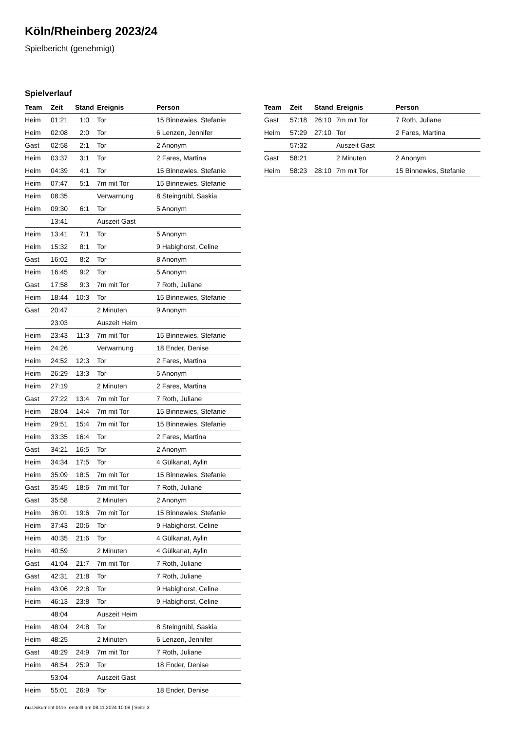Köln/Rheinberg 2023/24
Spielbericht (genehmigt)
Spielverlauf
| Team | Zeit | Stand | Ereignis | Person |
| --- | --- | --- | --- | --- |
| Heim | 01:21 | 1:0 | Tor | 15 Binnewies, Stefanie |
| Heim | 02:08 | 2:0 | Tor | 6 Lenzen, Jennifer |
| Gast | 02:58 | 2:1 | Tor | 2 Anonym |
| Heim | 03:37 | 3:1 | Tor | 2 Fares, Martina |
| Heim | 04:39 | 4:1 | Tor | 15 Binnewies, Stefanie |
| Heim | 07:47 | 5:1 | 7m mit Tor | 15 Binnewies, Stefanie |
| Heim | 08:35 | | Verwarnung | 8 Steingrübl, Saskia |
| Heim | 09:30 | 6:1 | Tor | 5 Anonym |
| | 13:41 | | Auszeit Gast | |
| Heim | 13:41 | 7:1 | Tor | 5 Anonym |
| Heim | 15:32 | 8:1 | Tor | 9 Habighorst, Celine |
| Gast | 16:02 | 8:2 | Tor | 8 Anonym |
| Heim | 16:45 | 9:2 | Tor | 5 Anonym |
| Gast | 17:58 | 9:3 | 7m mit Tor | 7 Roth, Juliane |
| Heim | 18:44 | 10:3 | Tor | 15 Binnewies, Stefanie |
| Gast | 20:47 | | 2 Minuten | 9 Anonym |
| | 23:03 | | Auszeit Heim | |
| Heim | 23:43 | 11:3 | 7m mit Tor | 15 Binnewies, Stefanie |
| Heim | 24:26 | | Verwarnung | 18 Ender, Denise |
| Heim | 24:52 | 12:3 | Tor | 2 Fares, Martina |
| Heim | 26:29 | 13:3 | Tor | 5 Anonym |
| Heim | 27:19 | | 2 Minuten | 2 Fares, Martina |
| Gast | 27:22 | 13:4 | 7m mit Tor | 7 Roth, Juliane |
| Heim | 28:04 | 14:4 | 7m mit Tor | 15 Binnewies, Stefanie |
| Heim | 29:51 | 15:4 | 7m mit Tor | 15 Binnewies, Stefanie |
| Heim | 33:35 | 16:4 | Tor | 2 Fares, Martina |
| Gast | 34:21 | 16:5 | Tor | 2 Anonym |
| Heim | 34:34 | 17:5 | Tor | 4 Gülkanat, Aylin |
| Heim | 35:09 | 18:5 | 7m mit Tor | 15 Binnewies, Stefanie |
| Gast | 35:45 | 18:6 | 7m mit Tor | 7 Roth, Juliane |
| Gast | 35:58 | | 2 Minuten | 2 Anonym |
| Heim | 36:01 | 19:6 | 7m mit Tor | 15 Binnewies, Stefanie |
| Heim | 37:43 | 20:6 | Tor | 9 Habighorst, Celine |
| Heim | 40:35 | 21:6 | Tor | 4 Gülkanat, Aylin |
| Heim | 40:59 | | 2 Minuten | 4 Gülkanat, Aylin |
| Gast | 41:04 | 21:7 | 7m mit Tor | 7 Roth, Juliane |
| Gast | 42:31 | 21:8 | Tor | 7 Roth, Juliane |
| Heim | 43:06 | 22:8 | Tor | 9 Habighorst, Celine |
| Heim | 46:13 | 23:8 | Tor | 9 Habighorst, Celine |
| | 48:04 | | Auszeit Heim | |
| Heim | 48:04 | 24:8 | Tor | 8 Steingrübl, Saskia |
| Heim | 48:25 | | 2 Minuten | 6 Lenzen, Jennifer |
| Gast | 48:29 | 24:9 | 7m mit Tor | 7 Roth, Juliane |
| Heim | 48:54 | 25:9 | Tor | 18 Ender, Denise |
| | 53:04 | | Auszeit Gast | |
| Heim | 55:01 | 26:9 | Tor | 18 Ender, Denise |
| Team | Zeit | Stand | Ereignis | Person |
| --- | --- | --- | --- | --- |
| Gast | 57:18 | 26:10 | 7m mit Tor | 7 Roth, Juliane |
| Heim | 57:29 | 27:10 | Tor | 2 Fares, Martina |
| | 57:32 | | Auszeit Gast | |
| Gast | 58:21 | | 2 Minuten | 2 Anonym |
| Heim | 58:23 | 28:10 | 7m mit Tor | 15 Binnewies, Stefanie |
nu.Dokument 011e, erstellt am 08.11.2024 10:08 | Seite 3